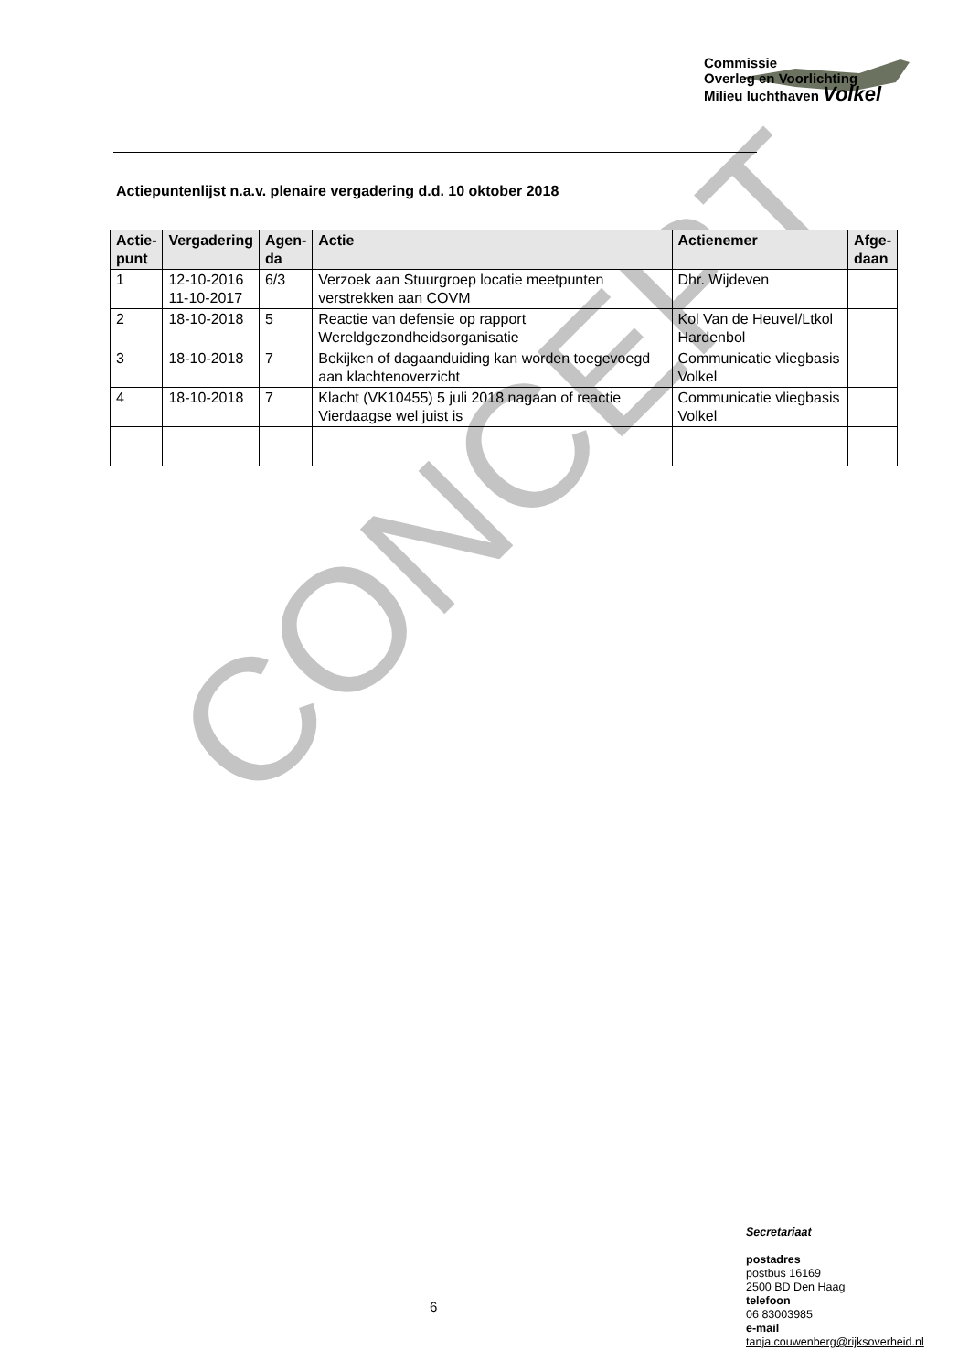Commissie
Overleg en Voorlichting
Milieu luchthaven Volkel
Actiepuntenlijst n.a.v. plenaire vergadering d.d. 10 oktober 2018
CONCEPT
| Actie- punt | Vergadering | Agen- da | Actie | Actienemer | Afge- daan |
| --- | --- | --- | --- | --- | --- |
| 1 | 12-10-2016 11-10-2017 | 6/3 | Verzoek aan Stuurgroep locatie meetpunten verstrekken aan COVM | Dhr. Wijdeven | |
| 2 | 18-10-2018 | 5 | Reactie van defensie op rapport Wereldgezondheidsorganisatie | Kol Van de Heuvel/Ltkol Hardenbol | |
| 3 | 18-10-2018 | 7 | Bekijken of dagaanduiding kan worden toegevoegd aan klachtenoverzicht | Communicatie vliegbasis Volkel | |
| 4 | 18-10-2018 | 7 | Klacht (VK10455) 5 juli 2018 nagaan of reactie Vierdaagse wel juist is | Communicatie vliegbasis Volkel | |
6
Secretariaat
postadres
postbus 16169
2500 BD Den Haag
telefoon
06 83003985
e-mail
tanja.couwenberg@rijksoverheid.nl